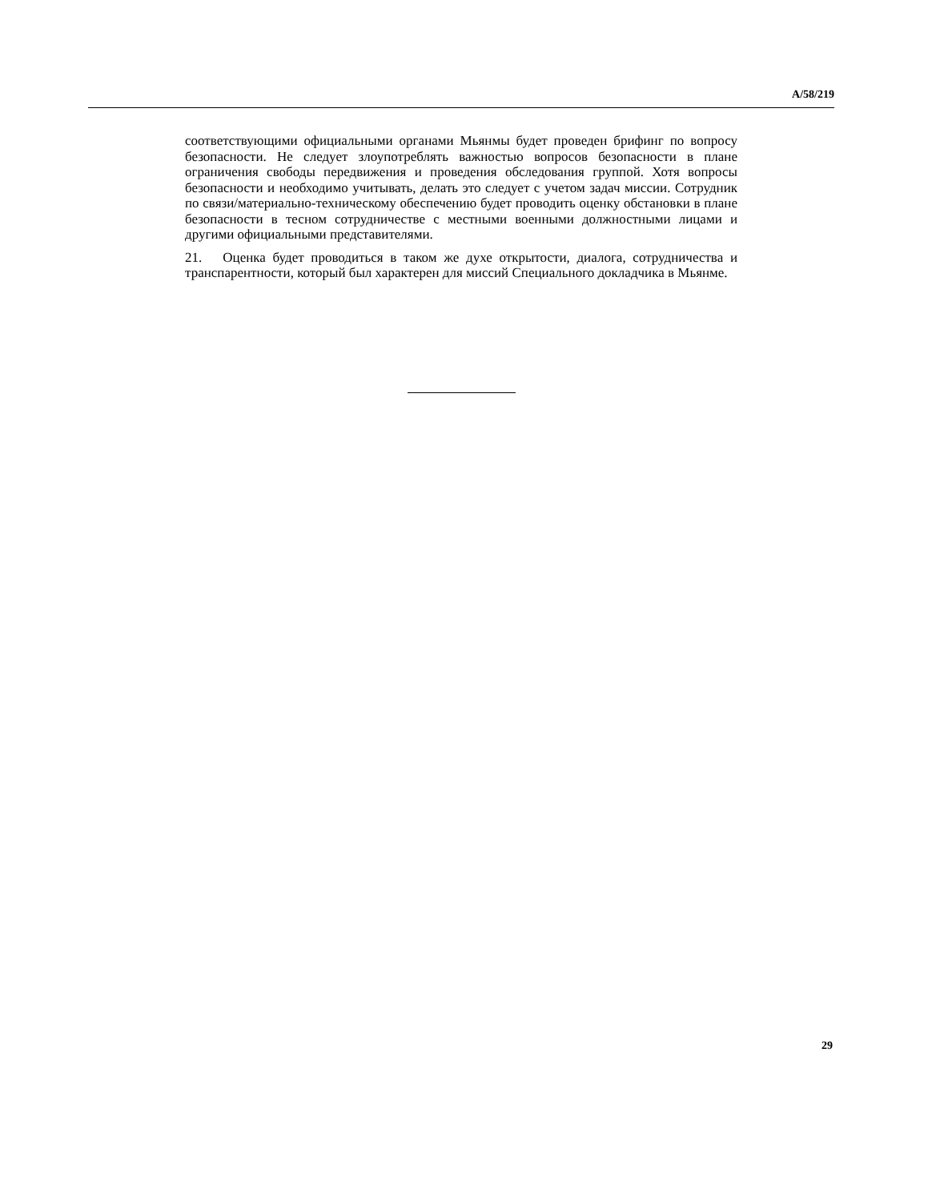A/58/219
соответствующими официальными органами Мьянмы будет проведен брифинг по вопросу безопасности. Не следует злоупотреблять важностью вопросов безопасности в плане ограничения свободы передвижения и проведения обследования группой. Хотя вопросы безопасности и необходимо учитывать, делать это следует с учетом задач миссии. Сотрудник по связи/материально-техническому обеспечению будет проводить оценку обстановки в плане безопасности в тесном сотрудничестве с местными военными должностными лицами и другими официальными представителями.
21. Оценка будет проводиться в таком же духе открытости, диалога, сотрудничества и транспарентности, который был характерен для миссий Специального докладчика в Мьянме.
29